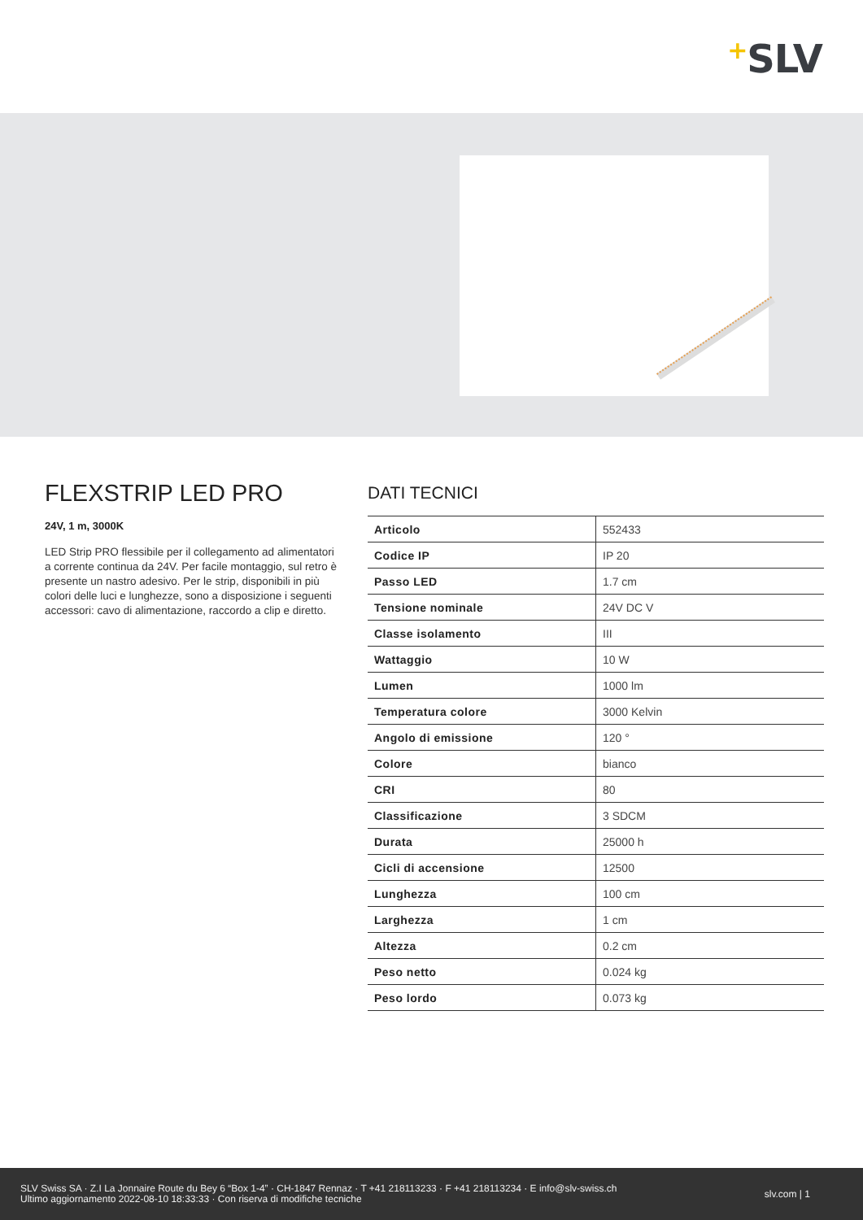+SLV
FLEXSTRIP LED PRO
24V, 1 m, 3000K
LED Strip PRO flessibile per il collegamento ad alimentatori a corrente continua da 24V. Per facile montaggio, sul retro è presente un nastro adesivo. Per le strip, disponibili in più colori delle luci e lunghezze, sono a disposizione i seguenti accessori: cavo di alimentazione, raccordo a clip e diretto.
DATI TECNICI
| Articolo | 552433 |
| Codice IP | IP 20 |
| Passo LED | 1.7 cm |
| Tensione nominale | 24V DC V |
| Classe isolamento | III |
| Wattaggio | 10 W |
| Lumen | 1000 lm |
| Temperatura colore | 3000 Kelvin |
| Angolo di emissione | 120 ° |
| Colore | bianco |
| CRI | 80 |
| Classificazione | 3 SDCM |
| Durata | 25000 h |
| Cicli di accensione | 12500 |
| Lunghezza | 100 cm |
| Larghezza | 1 cm |
| Altezza | 0.2 cm |
| Peso netto | 0.024 kg |
| Peso lordo | 0.073 kg |
SLV Swiss SA · Z.I La Jonnaire Route du Bey 6 “Box 1-4” · CH-1847 Rennaz · T +41 218113233 · F +41 218113234 · E info@slv-swiss.ch
Ultimo aggiornamento 2022-08-10 18:33:33 · Con riserva di modifiche tecniche
slv.com | 1